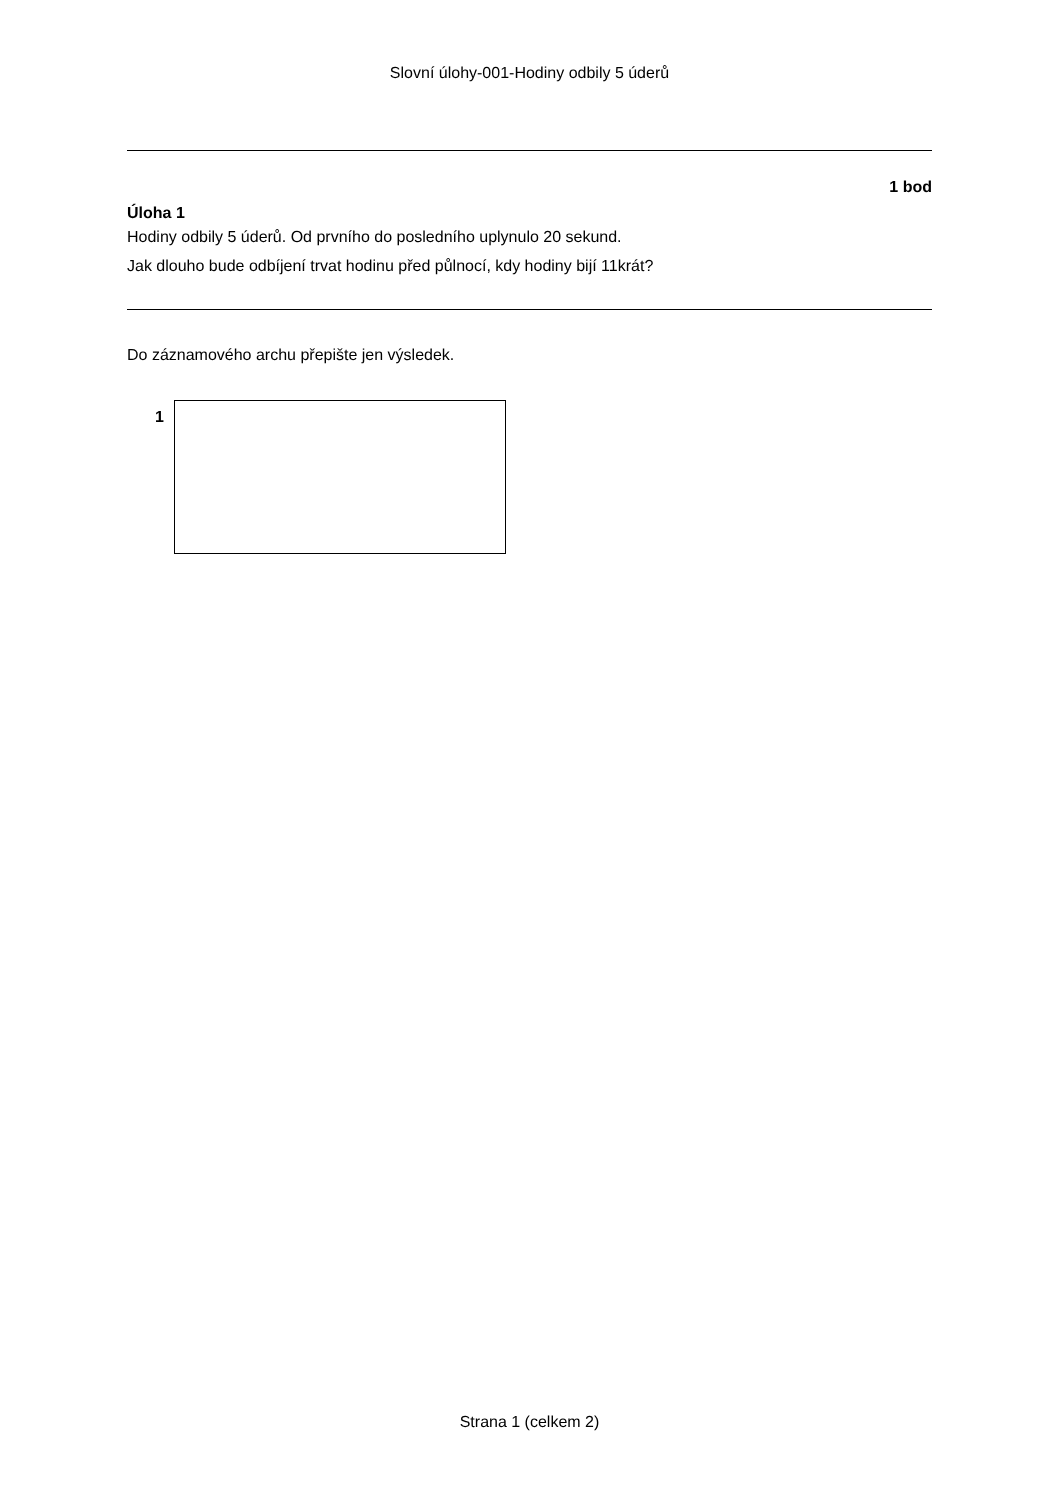Slovní úlohy-001-Hodiny odbily 5 úderů
1 bod
Úloha 1
Hodiny odbily 5 úderů. Od prvního do posledního uplynulo 20 sekund.
Jak dlouho bude odbíjení trvat hodinu před půlnocí, kdy hodiny bijí 11krát?
Do záznamového archu přepište jen výsledek.
1
Strana 1 (celkem 2)